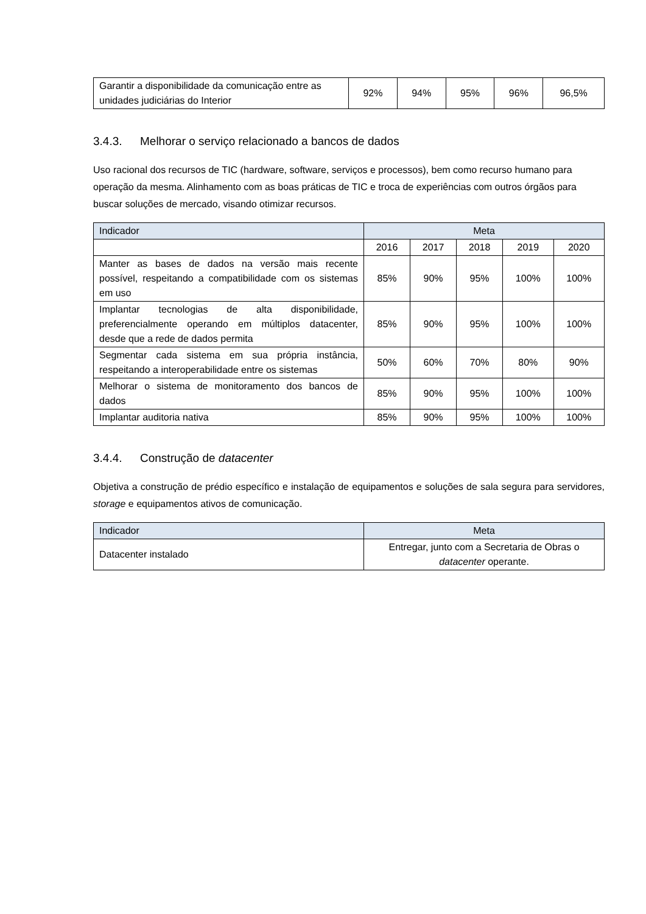| Garantir a disponibilidade da comunicação entre as unidades judiciárias do Interior | 92% | 94% | 95% | 96% | 96,5% |
3.4.3. Melhorar o serviço relacionado a bancos de dados
Uso racional dos recursos de TIC (hardware, software, serviços e processos), bem como recurso humano para operação da mesma. Alinhamento com as boas práticas de TIC e troca de experiências com outros órgãos para buscar soluções de mercado, visando otimizar recursos.
| Indicador | Meta | | | | |
| --- | --- | --- | --- | --- | --- |
| | 2016 | 2017 | 2018 | 2019 | 2020 |
| Manter as bases de dados na versão mais recente possível, respeitando a compatibilidade com os sistemas em uso | 85% | 90% | 95% | 100% | 100% |
| Implantar tecnologias de alta disponibilidade, preferencialmente operando em múltiplos datacenter, desde que a rede de dados permita | 85% | 90% | 95% | 100% | 100% |
| Segmentar cada sistema em sua própria instância, respeitando a interoperabilidade entre os sistemas | 50% | 60% | 70% | 80% | 90% |
| Melhorar o sistema de monitoramento dos bancos de dados | 85% | 90% | 95% | 100% | 100% |
| Implantar auditoria nativa | 85% | 90% | 95% | 100% | 100% |
3.4.4. Construção de datacenter
Objetiva a construção de prédio específico e instalação de equipamentos e soluções de sala segura para servidores, storage e equipamentos ativos de comunicação.
| Indicador | Meta |
| --- | --- |
| Datacenter instalado | Entregar, junto com a Secretaria de Obras o datacenter operante. |